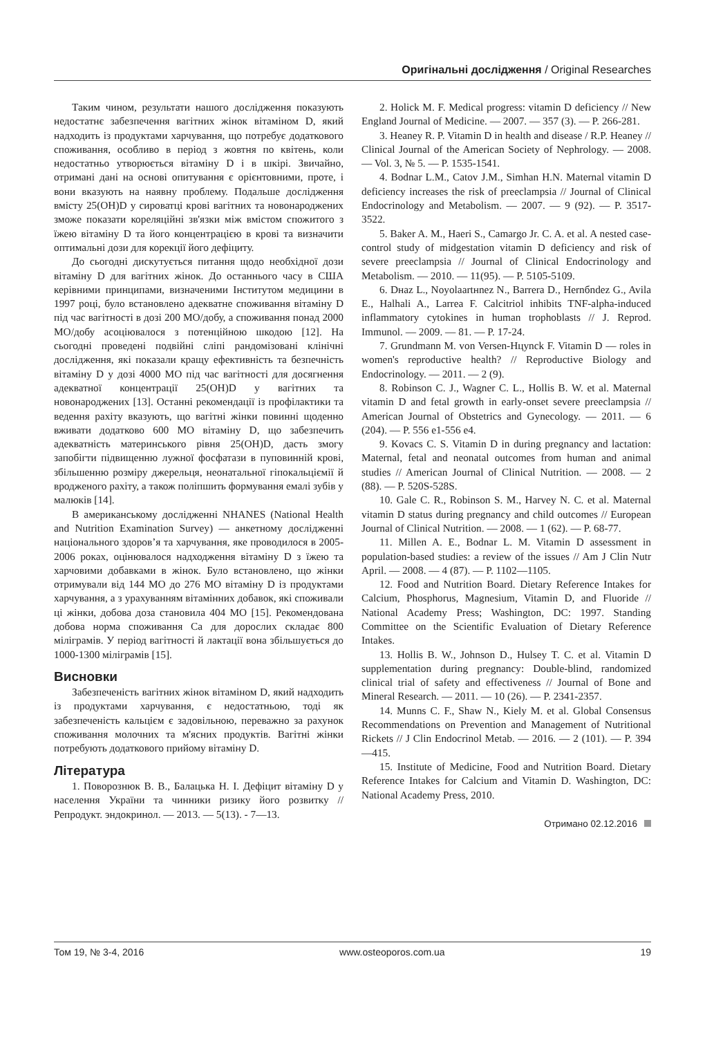Оригінальні дослідження / Original Researches
Таким чином, результати нашого дослідження показують недостатнє забезпечення вагітних жінок вітаміном D, який надходить із продуктами харчування, що потребує додаткового споживання, особливо в період з жовтня по квітень, коли недостатньо утворюється вітаміну D і в шкірі. Звичайно, отримані дані на основі опитування є орієнтовними, проте, і вони вказують на наявну проблему. Подальше дослідження вмісту 25(OH)D у сироватці крові вагітних та новонароджених зможе показати кореляційні зв'язки між вмістом спожитого з їжею вітаміну D та його концентрацією в крові та визначити оптимальні дози для корекції його дефіциту.
До сьогодні дискутується питання щодо необхідної дози вітаміну D для вагітних жінок. До останнього часу в США керівними принципами, визначеними Інститутом медицини в 1997 році, було встановлено адекватне споживання вітаміну D під час вагітності в дозі 200 МО/добу, а споживання понад 2000 МО/добу асоціювалося з потенційною шкодою [12]. На сьогодні проведені подвійні сліпі рандомізовані клінічні дослідження, які показали кращу ефективність та безпечність вітаміну D у дозі 4000 МО під час вагітності для досягнення адекватної концентрації 25(OH)D у вагітних та новонароджених [13]. Останні рекомендації із профілактики та ведення рахіту вказують, що вагітні жінки повинні щоденно вживати додатково 600 МО вітаміну D, що забезпечить адекватність материнського рівня 25(OH)D, дасть змогу запобігти підвищенню лужної фосфатази в пуповинній крові, збільшенню розміру джерельця, неонатальної гіпокальціємії й вродженого рахіту, а також поліпшить формування емалі зубів у малюків [14].
В американському дослідженні NHANES (National Health and Nutrition Examination Survey) — анкетному дослідженні національного здоров’я та харчування, яке проводилося в 2005-2006 роках, оцінювалося надходження вітаміну D з їжею та харчовими добавками в жінок. Було встановлено, що жінки отримували від 144 МО до 276 МО вітаміну D із продуктами харчування, а з урахуванням вітамінних добавок, які споживали ці жінки, добова доза становила 404 МО [15]. Рекомендована добова норма споживання Са для дорослих складає 800 міліграмів. У період вагітності й лактації вона збільшується до 1000-1300 міліграмів [15].
Висновки
Забезпеченість вагітних жінок вітаміном D, який надходить із продуктами харчування, є недостатньою, тоді як забезпеченість кальцієм є задовільною, переважно за рахунок споживання молочних та м'ясних продуктів. Вагітні жінки потребують додаткового прийому вітаміну D.
Література
1. Поворознюк В. В., Балацька Н. І. Дефіцит вітаміну D у населення України та чинники ризику його розвитку // Репродукт. эндокринол. — 2013. — 5(13). - 7—13.
2. Holick M. F. Medical progress: vitamin D deficiency // New England Journal of Medicine. — 2007. — 357 (3). — P. 266-281.
3. Heaney R. P. Vitamin D in health and disease / R.P. Heaney // Clinical Journal of the American Society of Nephrology. — 2008. — Vol. 3, № 5. — P. 1535-1541.
4. Bodnar L.M., Catov J.M., Simhan H.N. Maternal vitamin D deficiency increases the risk of preeclampsia // Journal of Clinical Endocrinology and Metabolism. — 2007. — 9 (92). — P. 3517-3522.
5. Baker A. M., Haeri S., Camargo Jr. C. A. et al. A nested case-control study of midgestation vitamin D deficiency and risk of severe preeclampsia // Journal of Clinical Endocrinology and Metabolism. — 2010. — 11(95). — P. 5105-5109.
6. Dнaz L., Noyolaartнnez N., Barrera D., Hernбndez G., Avila E., Halhali A., Larrea F. Calcitriol inhibits TNF-alpha-induced inflammatory cytokines in human trophoblasts // J. Reprod. Immunol. — 2009. — 81. — P. 17-24.
7. Grundmann M. von Versen-Hцynck F. Vitamin D — roles in women's reproductive health? // Reproductive Biology and Endocrinology. — 2011. — 2 (9).
8. Robinson C. J., Wagner C. L., Hollis B. W. et al. Maternal vitamin D and fetal growth in early-onset severe preeclampsia // American Journal of Obstetrics and Gynecology. — 2011. — 6 (204). — P. 556 e1-556 e4.
9. Kovacs C. S. Vitamin D in during pregnancy and lactation: Maternal, fetal and neonatal outcomes from human and animal studies // American Journal of Clinical Nutrition. — 2008. — 2 (88). — P. 520S-528S.
10. Gale C. R., Robinson S. M., Harvey N. C. et al. Maternal vitamin D status during pregnancy and child outcomes // European Journal of Clinical Nutrition. — 2008. — 1 (62). — P. 68-77.
11. Millen A. E., Bodnar L. M. Vitamin D assessment in population-based studies: a review of the issues // Am J Clin Nutr April. — 2008. — 4 (87). — P. 1102—1105.
12. Food and Nutrition Board. Dietary Reference Intakes for Calcium, Phosphorus, Magnesium, Vitamin D, and Fluoride // National Academy Press; Washington, DC: 1997. Standing Committee on the Scientific Evaluation of Dietary Reference Intakes.
13. Hollis B. W., Johnson D., Hulsey T. C. et al. Vitamin D supplementation during pregnancy: Double-blind, randomized clinical trial of safety and effectiveness // Journal of Bone and Mineral Research. — 2011. — 10 (26). — P. 2341-2357.
14. Munns C. F., Shaw N., Kiely M. et al. Global Consensus Recommendations on Prevention and Management of Nutritional Rickets // J Clin Endocrinol Metab. — 2016. — 2 (101). — P. 394—415.
15. Institute of Medicine, Food and Nutrition Board. Dietary Reference Intakes for Calcium and Vitamin D. Washington, DC: National Academy Press, 2010.
Отримано 02.12.2016
Том 19, № 3-4, 2016 www.osteoporos.com.ua 19